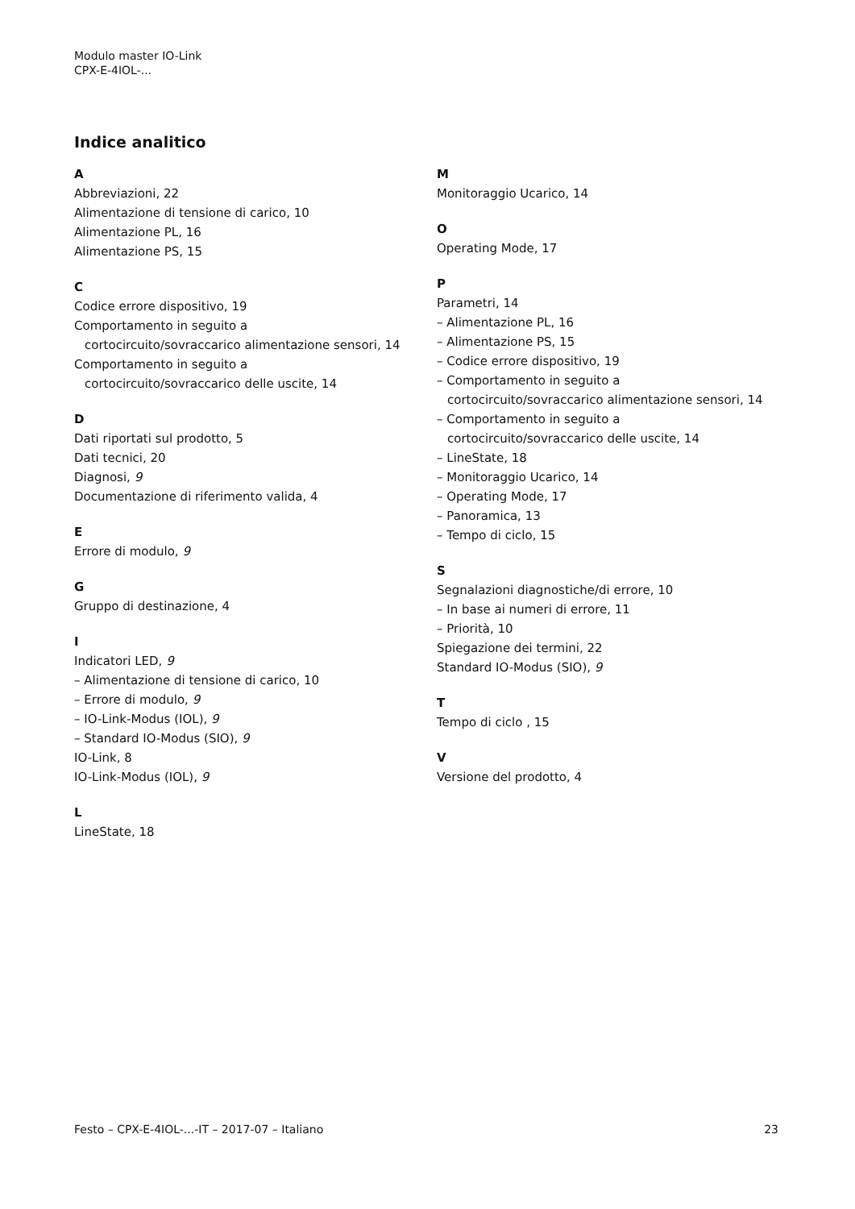Modulo master IO-Link
CPX-E-4IOL-...
Indice analitico
A
Abbreviazioni, 22
Alimentazione di tensione di carico, 10
Alimentazione PL, 16
Alimentazione PS, 15
C
Codice errore dispositivo, 19
Comportamento in seguito a
cortocircuito/sovraccarico alimentazione sensori, 14
Comportamento in seguito a
cortocircuito/sovraccarico delle uscite, 14
D
Dati riportati sul prodotto, 5
Dati tecnici, 20
Diagnosi, 9
Documentazione di riferimento valida, 4
E
Errore di modulo, 9
G
Gruppo di destinazione, 4
I
Indicatori LED, 9
– Alimentazione di tensione di carico, 10
– Errore di modulo, 9
– IO-Link-Modus (IOL), 9
– Standard IO-Modus (SIO), 9
IO-Link, 8
IO-Link-Modus (IOL), 9
L
LineState, 18
M
Monitoraggio Ucarico, 14
O
Operating Mode, 17
P
Parametri, 14
– Alimentazione PL, 16
– Alimentazione PS, 15
– Codice errore dispositivo, 19
– Comportamento in seguito a
cortocircuito/sovraccarico alimentazione sensori, 14
– Comportamento in seguito a
cortocircuito/sovraccarico delle uscite, 14
– LineState, 18
– Monitoraggio Ucarico, 14
– Operating Mode, 17
– Panoramica, 13
– Tempo di ciclo, 15
S
Segnalazioni diagnostiche/di errore, 10
– In base ai numeri di errore, 11
– Priorità, 10
Spiegazione dei termini, 22
Standard IO-Modus (SIO), 9
T
Tempo di ciclo , 15
V
Versione del prodotto, 4
Festo – CPX-E-4IOL-...-IT – 2017-07 – Italiano 23